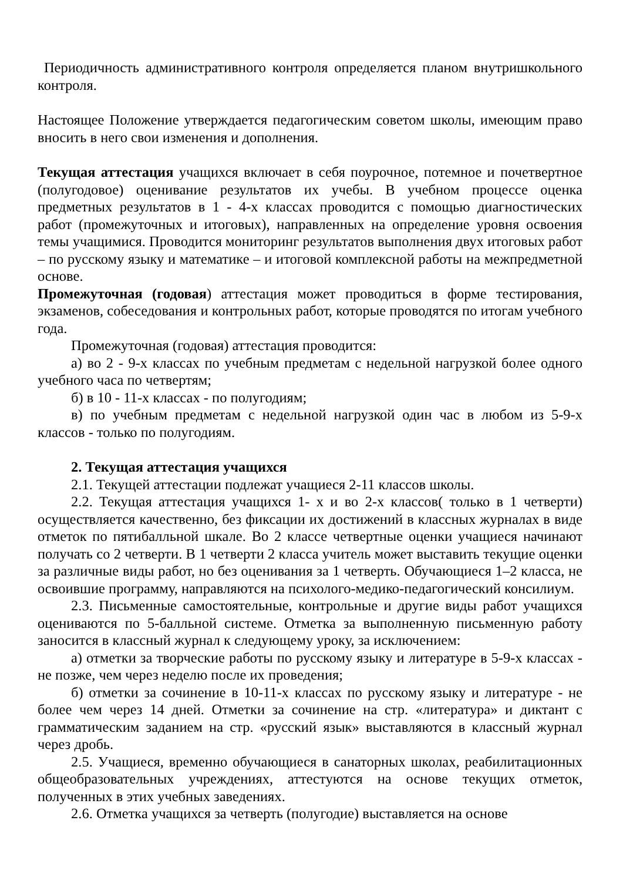Периодичность административного контроля определяется планом внутришкольного контроля.
Настоящее Положение утверждается педагогическим советом школы, имеющим право вносить в него свои изменения и дополнения.
Текущая аттестация учащихся включает в себя поурочное, потемное и почетвертное (полугодовое) оценивание результатов их учебы. В учебном процессе оценка предметных результатов в 1 - 4-х классах проводится с помощью диагностических работ (промежуточных и итоговых), направленных на определение уровня освоения темы учащимися. Проводится мониторинг результатов выполнения двух итоговых работ – по русскому языку и математике – и итоговой комплексной работы на межпредметной основе.
Промежуточная (годовая) аттестация может проводиться в форме тестирования, экзаменов, собеседования и контрольных работ, которые проводятся по итогам учебного года.
Промежуточная (годовая) аттестация проводится:
а) во 2 - 9-х классах по учебным предметам с недельной нагрузкой более одного учебного часа по четвертям;
б) в 10 - 11-х классах - по полугодиям;
в) по учебным предметам с недельной нагрузкой один час в любом из 5-9-х классов - только по полугодиям.
2. Текущая аттестация учащихся
2.1. Текущей аттестации подлежат учащиеся 2-11 классов школы.
2.2. Текущая аттестация учащихся 1- х и во 2-х классов( только в 1 четверти) осуществляется качественно, без фиксации их достижений в классных журналах в виде отметок по пятибалльной шкале. Во 2 классе четвертные оценки учащиеся начинают получать со 2 четверти. В 1 четверти 2 класса учитель может выставить текущие оценки за различные виды работ, но без оценивания за 1 четверть. Обучающиеся 1–2 класса, не освоившие программу, направляются на психолого-медико-педагогический консилиум.
2.3. Письменные самостоятельные, контрольные и другие виды работ учащихся оцениваются по 5-балльной системе. Отметка за выполненную письменную работу заносится в классный журнал к следующему уроку, за исключением:
а) отметки за творческие работы по русскому языку и литературе в 5-9-х классах - не позже, чем через неделю после их проведения;
б) отметки за сочинение в 10-11-х классах по русскому языку и литературе - не более чем через 14 дней. Отметки за сочинение на стр. «литература» и диктант с грамматическим заданием на стр. «русский язык» выставляются в классный журнал через дробь.
2.5. Учащиеся, временно обучающиеся в санаторных школах, реабилитационных общеобразовательных учреждениях, аттестуются на основе текущих отметок, полученных в этих учебных заведениях.
2.6. Отметка учащихся за четверть (полугодие) выставляется на основе